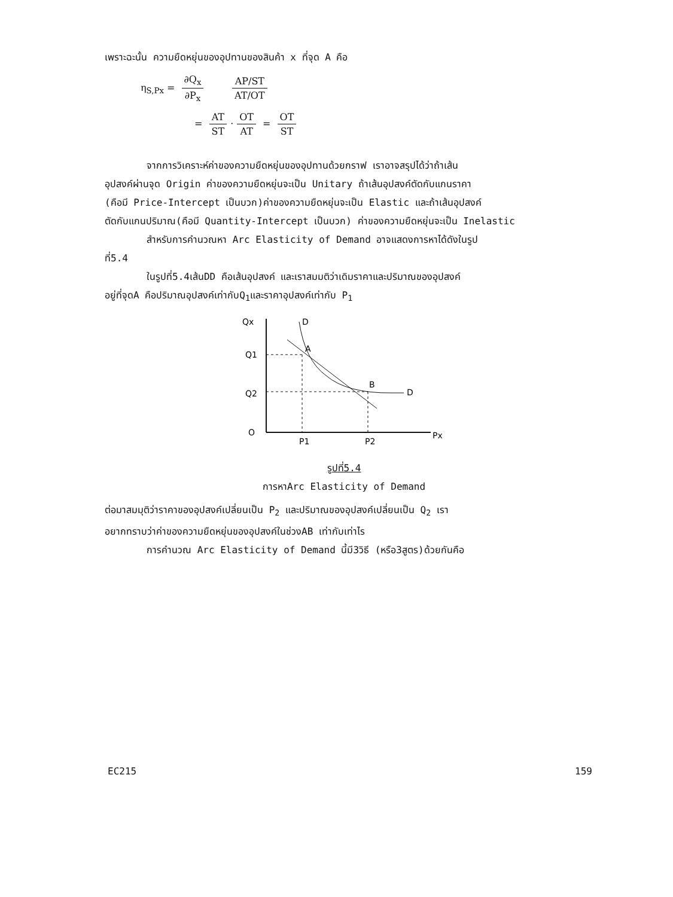เพราะฉะนั้น ความยืดหยุ่นของอุปทานของสินค้า x ที่จุด A คือ
η<sub>S,Px</sub> = ∂Q<sub>x</sub> ∂P<sub>x</sub> AP/ST AT/OT
= AT ST · OT AT = OT ST
จากการวิเคราะห์ค่าของความยืดหยุ่นของอุปทานด้วยกราฟ เราอาจสรุปได้ว่าถ้าเส้น
อุปสงค์ผ่านจุด Origin ค่าของความยืดหยุ่นจะเป็น Unitary ถ้าเส้นอุปสงค์ตัดกับแกนราคา
(คือมี Price-Intercept เป็นบวก)ค่าของความยืดหยุ่นจะเป็น Elastic และถ้าเส้นอุปสงค์
ตัดกับแกนปริมาณ(คือมี Quantity-Intercept เป็นบวก) ค่าของความยืดหยุ่นจะเป็น Inelastic
สำหรับการคำนวณหา Arc Elasticity of Demand อาจแสดงการหาได้ดังในรูป
ที่5.4
ในรูปที่5.4เส้นDD คือเส้นอุปสงค์ และเราสมมติว่าเดิมราคาและปริมาณของอุปสงค์
อยู่ที่จุดA คือปริมาณอุปสงค์เท่ากับQ<sub>1</sub>และราคาอุปสงค์เท่ากับ P<sub>1</sub>
Qx
Q1
Q2
O
Px
D
D
A
B
P1
P2
รูปที่5.4
การหาArc Elasticity of Demand
ต่อมาสมมุติว่าราคาของอุปสงค์เปลี่ยนเป็น P<sub>2</sub> และปริมาณของอุปสงค์เปลี่ยนเป็น Q<sub>2</sub> เรา
อยากทราบว่าค่าของความยืดหยุ่นของอุปสงค์ในช่วงAB เท่ากับเท่าไร
การคำนวณ Arc Elasticity of Demand นี้มี3วิธี (หรือ3สูตร)ด้วยกันคือ
EC215 159